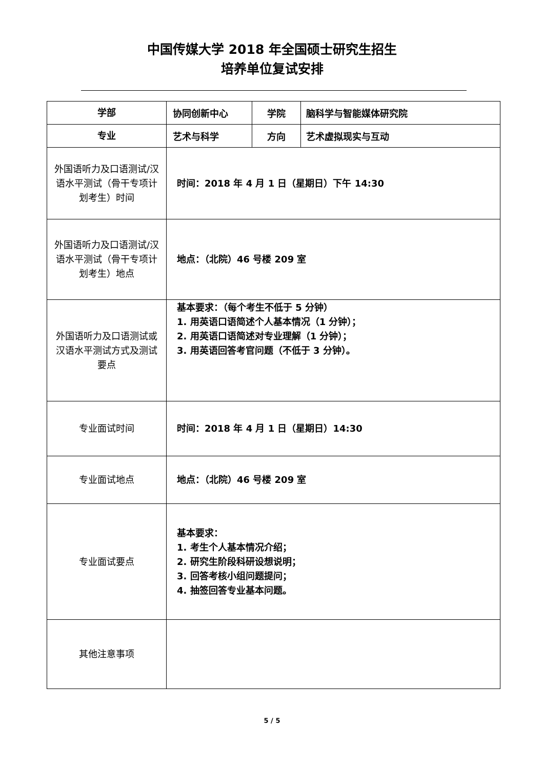中国传媒大学 2018 年全国硕士研究生招生
培养单位复试安排
| 学部 | 协同创新中心 | 学院 | 脑科学与智能媒体研究院 |
| 专业 | 艺术与科学 | 方向 | 艺术虚拟现实与互动 |
| 外国语听力及口语测试/汉语水平测试（骨干专项计划考生）时间 | 时间：2018 年 4 月 1 日（星期日）下午 14:30 | | |
| 外国语听力及口语测试/汉语水平测试（骨干专项计划考生）地点 | 地点：（北院）46 号楼 209 室 | | |
| 外国语听力及口语测试或汉语水平测试方式及测试要点 | 基本要求：（每个考生不低于 5 分钟） 1. 用英语口语简述个人基本情况（1 分钟）； 2. 用英语口语简述对专业理解（1 分钟）； 3. 用英语回答考官问题（不低于 3 分钟）。 | | |
| 专业面试时间 | 时间：2018 年 4 月 1 日（星期日）14:30 | | |
| 专业面试地点 | 地点：（北院）46 号楼 209 室 | | |
| 专业面试要点 | 基本要求： 1. 考生个人基本情况介绍； 2. 研究生阶段科研设想说明； 3. 回答考核小组问题提问； 4. 抽签回答专业基本问题。 | | |
| 其他注意事项 | | | |
5 / 5